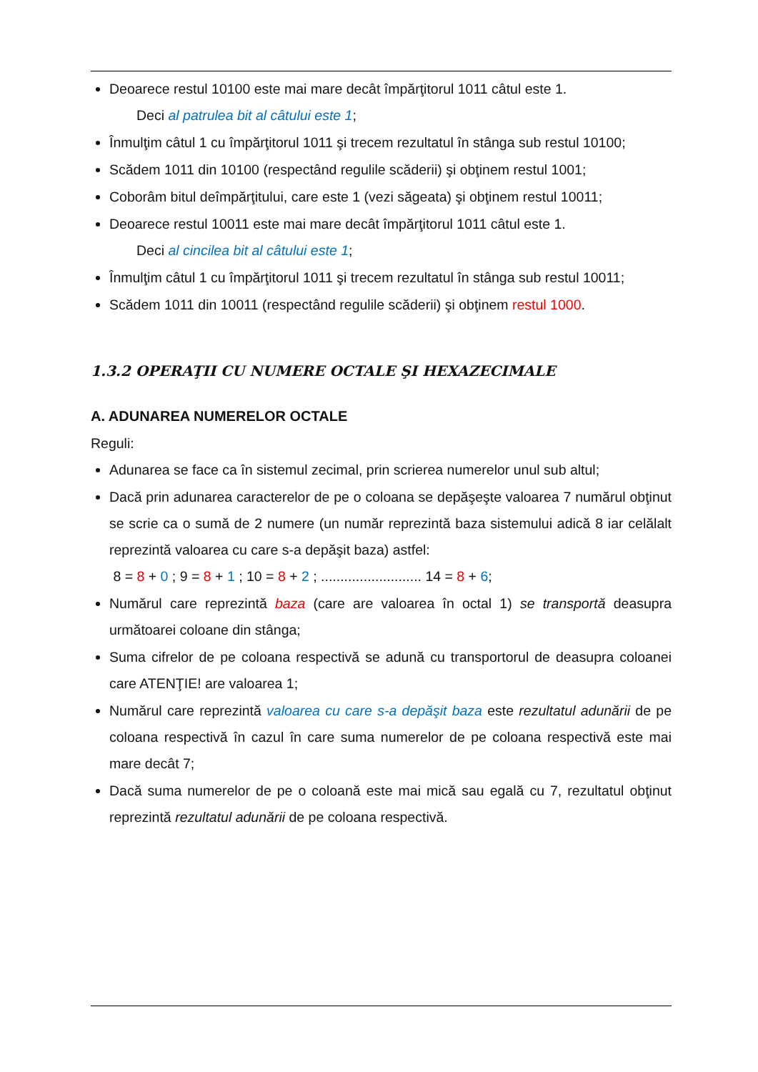Deoarece restul 10100 este mai mare decât împărţitorul 1011 câtul este 1.
Deci al patrulea bit al câtului este 1;
Înmulţim câtul 1 cu împărţitorul 1011 şi trecem rezultatul în stânga sub restul 10100;
Scădem 1011 din 10100 (respectând regulile scăderii) şi obţinem restul 1001;
Coborâm bitul deîmpărţitului, care este 1 (vezi săgeata) şi obţinem restul 10011;
Deoarece restul 10011 este mai mare decât împărţitorul 1011 câtul este 1.
Deci al cincilea bit al câtului este 1;
Înmulţim câtul 1 cu împărţitorul 1011 şi trecem rezultatul în stânga sub restul 10011;
Scădem 1011 din 10011 (respectând regulile scăderii) şi obţinem restul 1000.
1.3.2 OPERAŢII CU NUMERE OCTALE ŞI HEXAZECIMALE
A. ADUNAREA NUMERELOR OCTALE
Reguli:
Adunarea se face ca în sistemul zecimal, prin scrierea numerelor unul sub altul;
Dacă prin adunarea caracterelor de pe o coloana se depăşeşte valoarea 7 numărul obţinut se scrie ca o sumă de 2 numere (un număr reprezintă baza sistemului adică 8 iar celălalt reprezintă valoarea cu care s-a depăşit baza) astfel:
8 = 8 + 0 ; 9 = 8 + 1 ; 10 = 8 + 2 ; .......................... 14 = 8 + 6;
Numărul care reprezintă baza (care are valoarea în octal 1) se transportă deasupra următoarei coloane din stânga;
Suma cifrelor de pe coloana respectivă se adună cu transportorul de deasupra coloanei care ATENŢIE! are valoarea 1;
Numărul care reprezintă valoarea cu care s-a depăşit baza este rezultatul adunării de pe coloana respectivă în cazul în care suma numerelor de pe coloana respectivă este mai mare decât 7;
Dacă suma numerelor de pe o coloană este mai mică sau egală cu 7, rezultatul obţinut reprezintă rezultatul adunării de pe coloana respectivă.